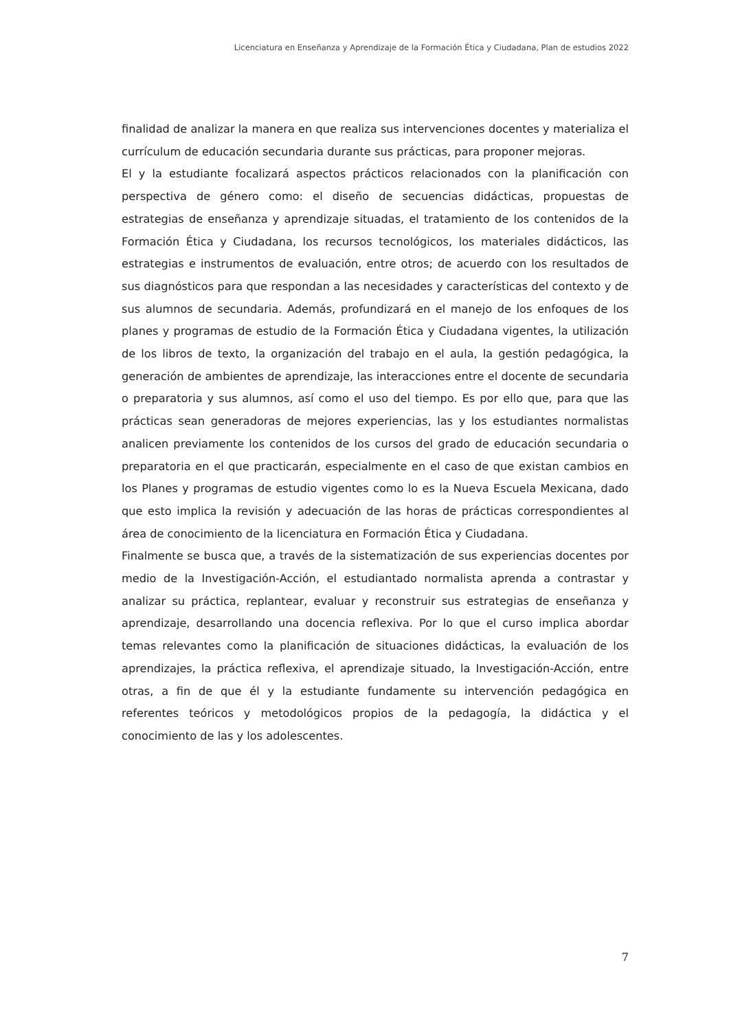Licenciatura en Enseñanza y Aprendizaje de la Formación Ética y Ciudadana, Plan de estudios 2022
finalidad de analizar la manera en que realiza sus intervenciones docentes y materializa el currículum de educación secundaria durante sus prácticas, para proponer mejoras.
El y la estudiante focalizará aspectos prácticos relacionados con la planificación con perspectiva de género como: el diseño de secuencias didácticas, propuestas de estrategias de enseñanza y aprendizaje situadas, el tratamiento de los contenidos de la Formación Ética y Ciudadana, los recursos tecnológicos, los materiales didácticos, las estrategias e instrumentos de evaluación, entre otros; de acuerdo con los resultados de sus diagnósticos para que respondan a las necesidades y características del contexto y de sus alumnos de secundaria. Además, profundizará en el manejo de los enfoques de los planes y programas de estudio de la Formación Ética y Ciudadana vigentes, la utilización de los libros de texto, la organización del trabajo en el aula, la gestión pedagógica, la generación de ambientes de aprendizaje, las interacciones entre el docente de secundaria o preparatoria y sus alumnos, así como el uso del tiempo. Es por ello que, para que las prácticas sean generadoras de mejores experiencias, las y los estudiantes normalistas analicen previamente los contenidos de los cursos del grado de educación secundaria o preparatoria en el que practicarán, especialmente en el caso de que existan cambios en los Planes y programas de estudio vigentes como lo es la Nueva Escuela Mexicana, dado que esto implica la revisión y adecuación de las horas de prácticas correspondientes al área de conocimiento de la licenciatura en Formación Ética y Ciudadana.
Finalmente se busca que, a través de la sistematización de sus experiencias docentes por medio de la Investigación-Acción, el estudiantado normalista aprenda a contrastar y analizar su práctica, replantear, evaluar y reconstruir sus estrategias de enseñanza y aprendizaje, desarrollando una docencia reflexiva. Por lo que el curso implica abordar temas relevantes como la planificación de situaciones didácticas, la evaluación de los aprendizajes, la práctica reflexiva, el aprendizaje situado, la Investigación-Acción, entre otras, a fin de que él y la estudiante fundamente su intervención pedagógica en referentes teóricos y metodológicos propios de la pedagogía, la didáctica y el conocimiento de las y los adolescentes.
7